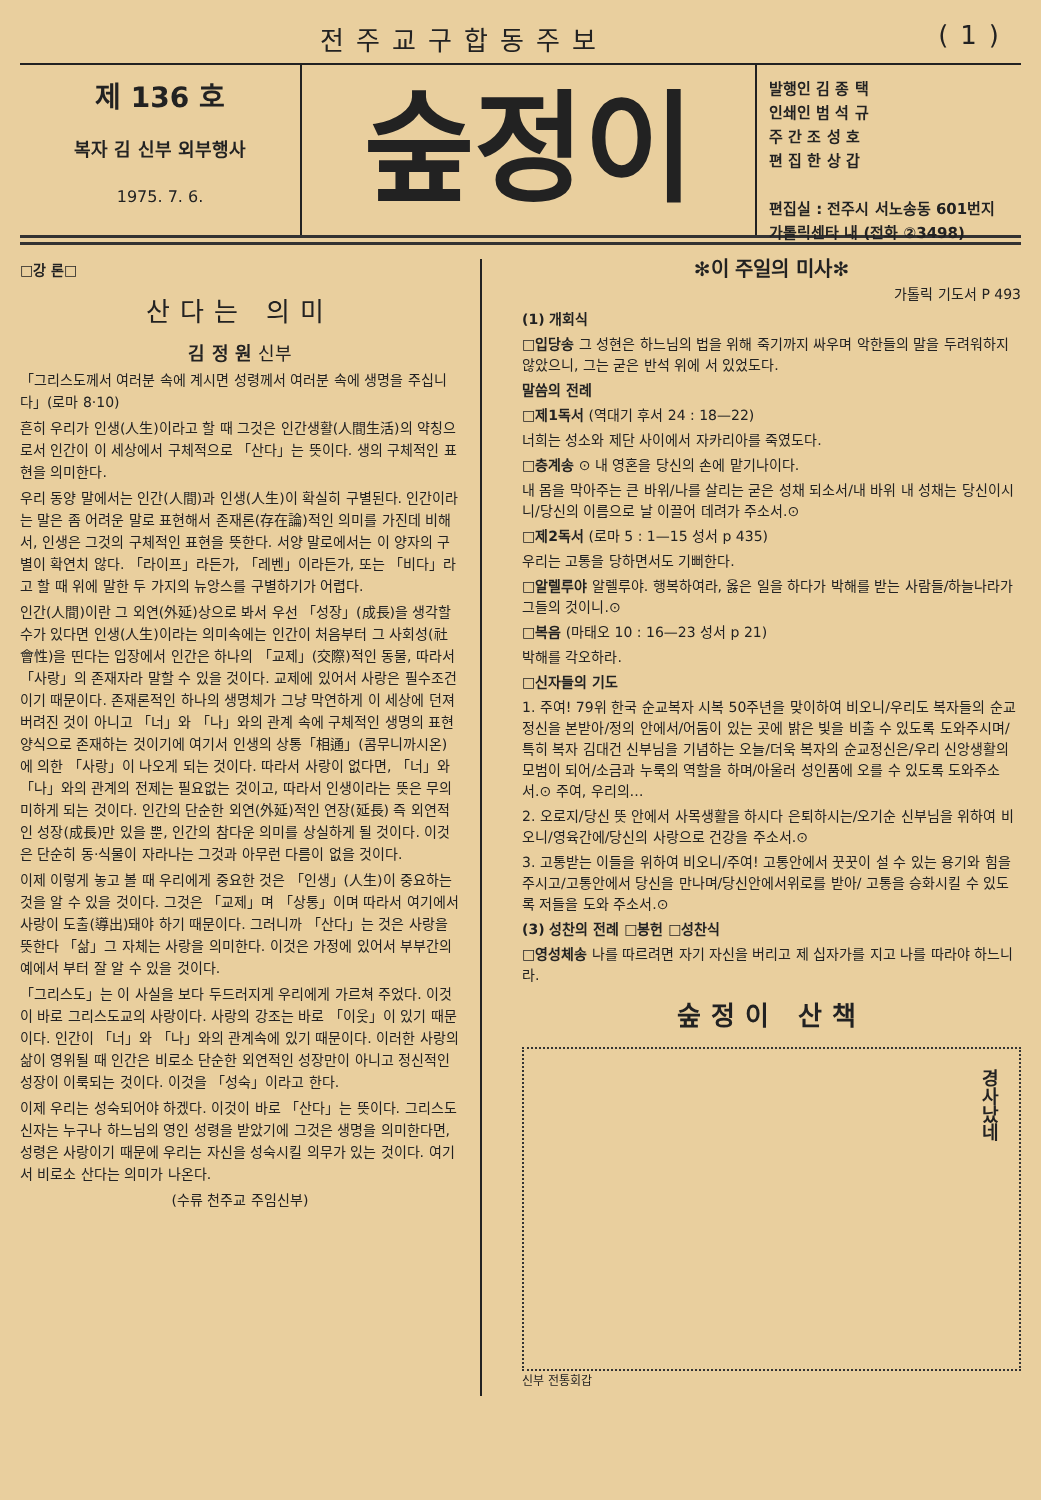전주교구합동주보 (1)
제 136 호
복자 김 신부 외부행사
1975. 7. 6.
숲정이
발행인 김 종 택
인쇄인 범 석 규
주 간 조 성 호
편 집 한 상 갑
편집실 : 전주시 서노송동 601번지
가톨릭센타 내 (전화 ②3498)
□강 론□
산다는 의미
김 정 원 신부
「그리스도께서 여러분 속에 계시면 성령께서 여러분 속에 생명을 주십니다」(로마 8·10)
흔히 우리가 인생(人生)이라고 할 때 그것은 인간생활(人間生活)의 약칭으로서 인간이 이 세상에서 구체적으로 「산다」는 뜻이다. 생의 구체적인 표현을 의미한다.
우리 동양 말에서는 인간(人間)과 인생(人生)이 확실히 구별된다. 인간이라는 말은 좀 어려운 말로 표현해서 존재론(存在論)적인 의미를 가진데 비해서, 인생은 그것의 구체적인 표현을 뜻한다. 서양 말로에서는 이 양자의 구별이 확연치 않다. 「라이프」라든가, 「레벤」이라든가, 또는 「비다」라고 할 때 위에 말한 두 가지의 뉴앙스를 구별하기가 어렵다.
인간(人間)이란 그 외연(外延)상으로 봐서 우선 「성장」(成長)을 생각할 수가 있다면 인생(人生)이라는 의미속에는 인간이 처음부터 그 사회성(社會性)을 띤다는 입장에서 인간은 하나의 「교제」(交際)적인 동물, 따라서 「사랑」의 존재자라 말할 수 있을 것이다. 교제에 있어서 사랑은 필수조건이기 때문이다. 존재론적인 하나의 생명체가 그냥 막연하게 이 세상에 던져 버려진 것이 아니고 「너」와 「나」와의 관계 속에 구체적인 생명의 표현양식으로 존재하는 것이기에 여기서 인생의 상통「相通」(콤무니까시온)에 의한 「사랑」이 나오게 되는 것이다. 따라서 사랑이 없다면, 「너」와 「나」와의 관계의 전제는 필요없는 것이고, 따라서 인생이라는 뜻은 무의미하게 되는 것이다. 인간의 단순한 외연(外延)적인 연장(延長) 즉 외연적인 성장(成長)만 있을 뿐, 인간의 참다운 의미를 상실하게 될 것이다. 이것은 단순히 동·식물이 자라나는 그것과 아무런 다름이 없을 것이다.
이제 이렇게 놓고 볼 때 우리에게 중요한 것은 「인생」(人生)이 중요하는 것을 알 수 있을 것이다. 그것은 「교제」며 「상통」이며 따라서 여기에서 사랑이 도출(導出)돼야 하기 때문이다. 그러니까 「산다」는 것은 사랑을 뜻한다 「삶」그 자체는 사랑을 의미한다. 이것은 가정에 있어서 부부간의 예에서 부터 잘 알 수 있을 것이다.
「그리스도」는 이 사실을 보다 두드러지게 우리에게 가르쳐 주었다. 이것이 바로 그리스도교의 사랑이다. 사랑의 강조는 바로 「이웃」이 있기 때문이다. 인간이 「너」와 「나」와의 관계속에 있기 때문이다. 이러한 사랑의 삶이 영위될 때 인간은 비로소 단순한 외연적인 성장만이 아니고 정신적인 성장이 이룩되는 것이다. 이것을 「성숙」이라고 한다.
이제 우리는 성숙되어야 하겠다. 이것이 바로 「산다」는 뜻이다. 그리스도 신자는 누구나 하느님의 영인 성령을 받았기에 그것은 생명을 의미한다면, 성령은 사랑이기 때문에 우리는 자신을 성숙시킬 의무가 있는 것이다. 여기서 비로소 산다는 의미가 나온다.
(수류 천주교 주임신부)
✻이 주일의 미사✻
가톨릭 기도서 P 493
(1) 개회식
□입당송 그 성현은 하느님의 법을 위해 죽기까지 싸우며 악한들의 말을 두려워하지 않았으니, 그는 굳은 반석 위에 서 있었도다.
말씀의 전례
□제1독서 (역대기 후서 24 : 18—22)
너희는 성소와 제단 사이에서 자카리아를 죽였도다.
□층계송 ⊙ 내 영혼을 당신의 손에 맡기나이다.
내 몸을 막아주는 큰 바위/나를 살리는 굳은 성채 되소서/내 바위 내 성채는 당신이시니/당신의 이름으로 날 이끌어 데려가 주소서.⊙
□제2독서 (로마 5 : 1—15 성서 p 435)
우리는 고통을 당하면서도 기뻐한다.
□알렐루야 알렐루야. 행복하여라, 옳은 일을 하다가 박해를 받는 사람들/하늘나라가 그들의 것이니.⊙
□복음 (마태오 10 : 16—23 성서 p 21)
박해를 각오하라.
□신자들의 기도
1. 주여! 79위 한국 순교복자 시복 50주년을 맞이하여 비오니/우리도 복자들의 순교정신을 본받아/정의 안에서/어둠이 있는 곳에 밝은 빛을 비출 수 있도록 도와주시며/특히 복자 김대건 신부님을 기념하는 오늘/더욱 복자의 순교정신은/우리 신앙생활의 모범이 되어/소금과 누룩의 역할을 하며/아울러 성인품에 오를 수 있도록 도와주소서.⊙ 주여, 우리의…
2. 오로지/당신 뜻 안에서 사목생활을 하시다 은퇴하시는/오기순 신부님을 위하여 비오니/영육간에/당신의 사랑으로 건강을 주소서.⊙
3. 고통받는 이들을 위하여 비오니/주여! 고통안에서 꿋꿋이 설 수 있는 용기와 힘을 주시고/고통안에서 당신을 만나며/당신안에서위로를 받아/ 고통을 승화시킬 수 있도록 저들을 도와 주소서.⊙
(3) 성찬의 전례 □봉헌 □성찬식
□영성체송 나를 따르려면 자기 자신을 버리고 제 십자가를 지고 나를 따라야 하느니라.
숲정이 산책
경사났네
신부 전통회갑